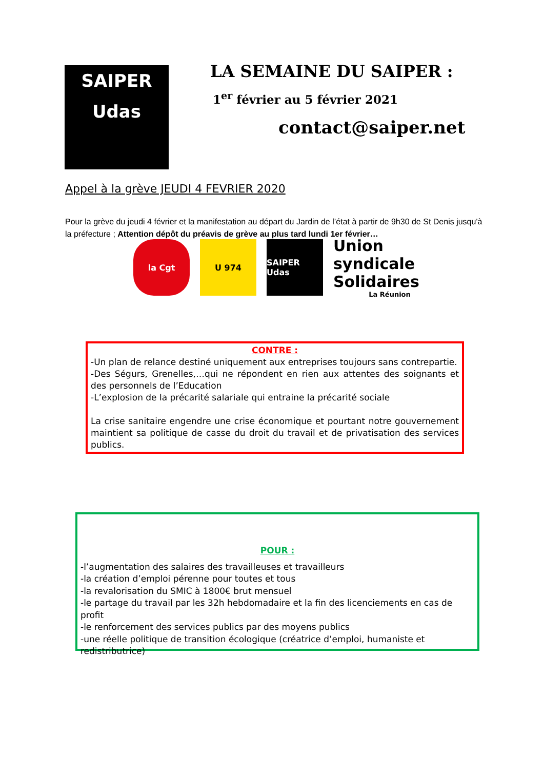SAIPER
Udas
LA SEMAINE DU SAIPER :
1<sup>er</sup> février au 5 février 2021
contact@saiper.net
Appel à la grève JEUDI 4 FEVRIER 2020
Pour la grève du jeudi 4 février et la manifestation au départ du Jardin de l’état à partir de 9h30 de St Denis jusqu'à la préfecture ; Attention dépôt du préavis de grève au plus tard lundi 1er février…
la Cgt U 974 SAIPER Udas
Union syndicale Solidaires
La Réunion
CONTRE :
-Un plan de relance destiné uniquement aux entreprises toujours sans contrepartie.
-Des Ségurs, Grenelles,…qui ne répondent en rien aux attentes des soignants et des personnels de l’Education
-L’explosion de la précarité salariale qui entraine la précarité sociale
La crise sanitaire engendre une crise économique et pourtant notre gouvernement maintient sa politique de casse du droit du travail et de privatisation des services publics.
POUR :
-l’augmentation des salaires des travailleuses et travailleurs
-la création d’emploi pérenne pour toutes et tous
-la revalorisation du SMIC à 1800€ brut mensuel
-le partage du travail par les 32h hebdomadaire et la fin des licenciements en cas de profit
-le renforcement des services publics par des moyens publics
-une réelle politique de transition écologique (créatrice d’emploi, humaniste et redistributrice)